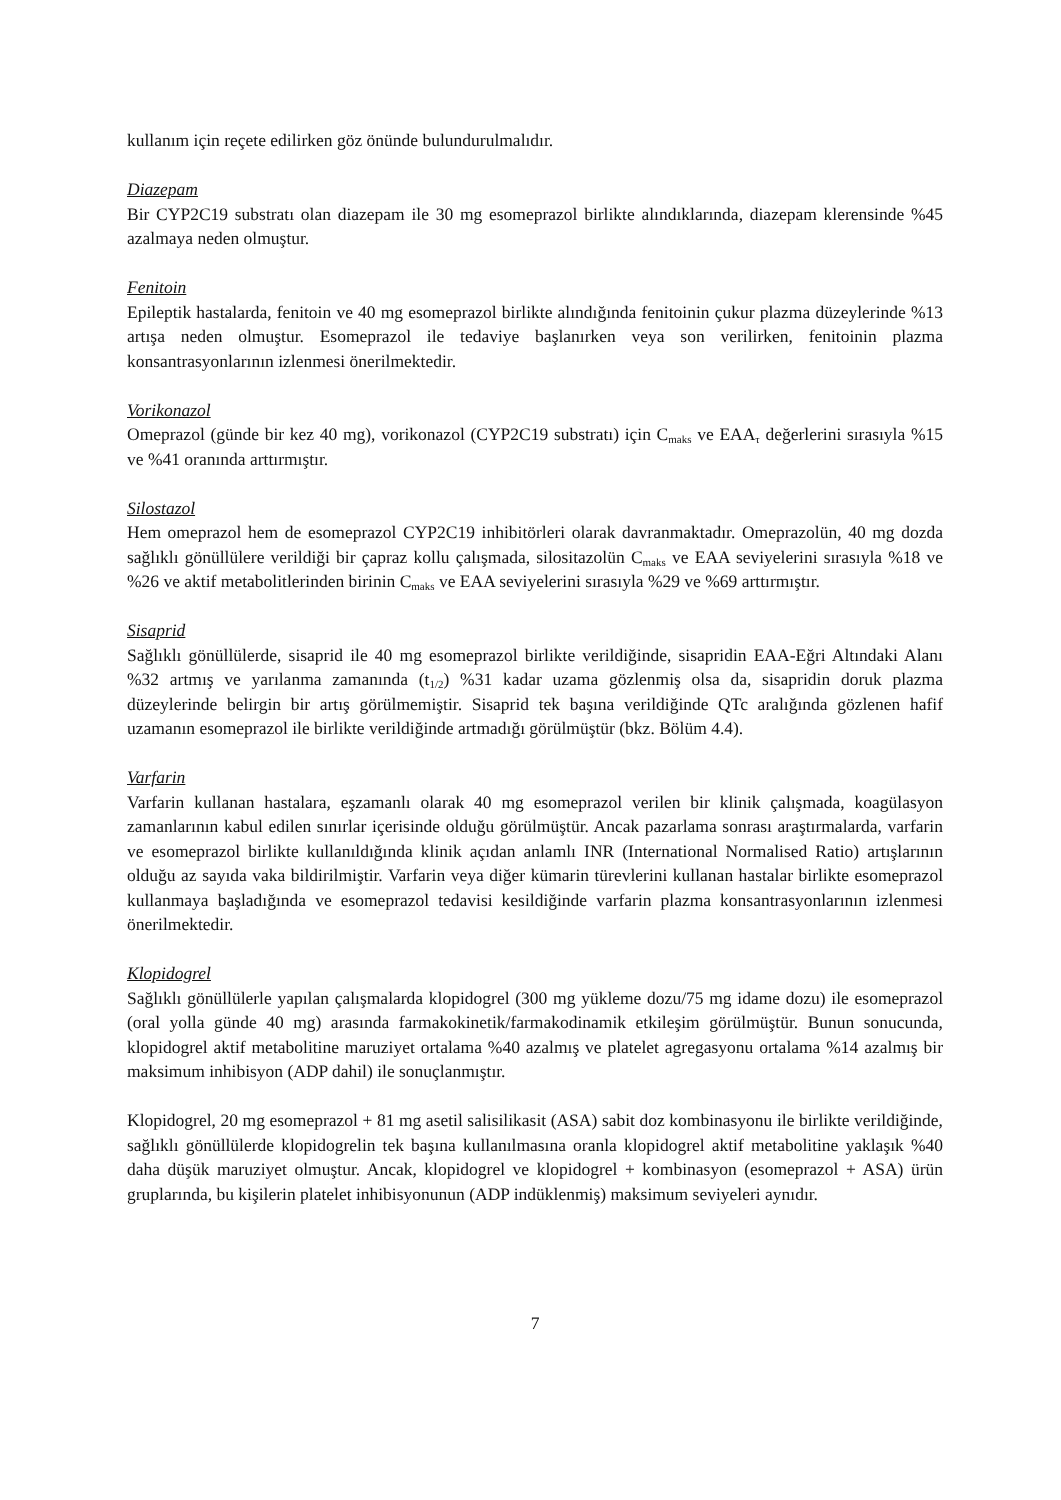kullanım için reçete edilirken göz önünde bulundurulmalıdır.
Diazepam
Bir CYP2C19 substratı olan diazepam ile 30 mg esomeprazol birlikte alındıklarında, diazepam klerensinde %45 azalmaya neden olmuştur.
Fenitoin
Epileptik hastalarda, fenitoin ve 40 mg esomeprazol birlikte alındığında fenitoinin çukur plazma düzeylerinde %13 artışa neden olmuştur. Esomeprazol ile tedaviye başlanırken veya son verilirken, fenitoinin plazma konsantrasyonlarının izlenmesi önerilmektedir.
Vorikonazol
Omeprazol (günde bir kez 40 mg), vorikonazol (CYP2C19 substratı) için C<sub>maks</sub> ve EAA<sub>τ</sub> değerlerini sırasıyla %15 ve %41 oranında arttırmıştır.
Silostazol
Hem omeprazol hem de esomeprazol CYP2C19 inhibitörleri olarak davranmaktadır. Omeprazolün, 40 mg dozda sağlıklı gönüllülere verildiği bir çapraz kollu çalışmada, silositazolün C<sub>maks</sub> ve EAA seviyelerini sırasıyla %18 ve %26 ve aktif metabolitlerinden birinin C<sub>maks</sub> ve EAA seviyelerini sırasıyla %29 ve %69 arttırmıştır.
Sisaprid
Sağlıklı gönüllülerde, sisaprid ile 40 mg esomeprazol birlikte verildiğinde, sisapridin EAA-Eğri Altındaki Alanı %32 artmış ve yarılanma zamanında (t<sub>1/2</sub>) %31 kadar uzama gözlenmiş olsa da, sisapridin doruk plazma düzeylerinde belirgin bir artış görülmemiştir. Sisaprid tek başına verildiğinde QTc aralığında gözlenen hafif uzamanın esomeprazol ile birlikte verildiğinde artmadığı görülmüştür (bkz. Bölüm 4.4).
Varfarin
Varfarin kullanan hastalara, eşzamanlı olarak 40 mg esomeprazol verilen bir klinik çalışmada, koagülasyon zamanlarının kabul edilen sınırlar içerisinde olduğu görülmüştür. Ancak pazarlama sonrası araştırmalarda, varfarin ve esomeprazol birlikte kullanıldığında klinik açıdan anlamlı INR (International Normalised Ratio) artışlarının olduğu az sayıda vaka bildirilmiştir. Varfarin veya diğer kümarin türevlerini kullanan hastalar birlikte esomeprazol kullanmaya başladığında ve esomeprazol tedavisi kesildiğinde varfarin plazma konsantrasyonlarının izlenmesi önerilmektedir.
Klopidogrel
Sağlıklı gönüllülerle yapılan çalışmalarda klopidogrel (300 mg yükleme dozu/75 mg idame dozu) ile esomeprazol (oral yolla günde 40 mg) arasında farmakokinetik/farmakodinamik etkileşim görülmüştür. Bunun sonucunda, klopidogrel aktif metabolitine maruziyet ortalama %40 azalmış ve platelet agregasyonu ortalama %14 azalmış bir maksimum inhibisyon (ADP dahil) ile sonuçlanmıştır.
Klopidogrel, 20 mg esomeprazol + 81 mg asetil salisilikasit (ASA) sabit doz kombinasyonu ile birlikte verildiğinde, sağlıklı gönüllülerde klopidogrelin tek başına kullanılmasına oranla klopidogrel aktif metabolitine yaklaşık %40 daha düşük maruziyet olmuştur. Ancak, klopidogrel ve klopidogrel + kombinasyon (esomeprazol + ASA) ürün gruplarında, bu kişilerin platelet inhibisyonunun (ADP indüklenmiş) maksimum seviyeleri aynıdır.
7